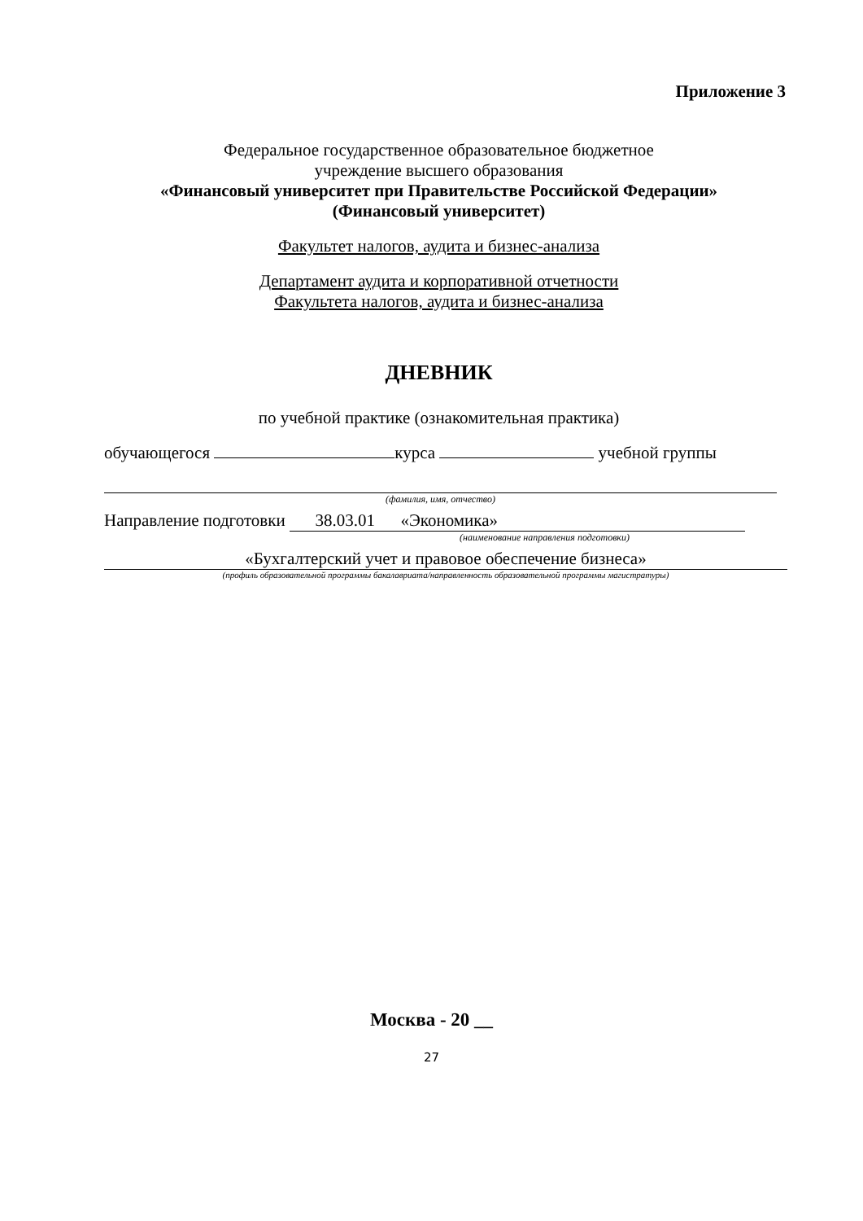Приложение 3
Федеральное государственное образовательное бюджетное
учреждение высшего образования
«Финансовый университет при Правительстве Российской Федерации»
(Финансовый университет)
Факультет налогов, аудита и бизнес-анализа
Департамент аудита и корпоративной отчетности
Факультета налогов, аудита и бизнес-анализа
ДНЕВНИК
по учебной практике (ознакомительная практика)
обучающегося курса учебной группы
(фамилия, имя, отчество)
Направление подготовки 38.03.01 «Экономика»
(наименование направления подготовки)
«Бухгалтерский учет и правовое обеспечение бизнеса»
(профиль образовательной программы бакалавриата/направленность образовательной программы магистратуры)
Москва - 20 __
27